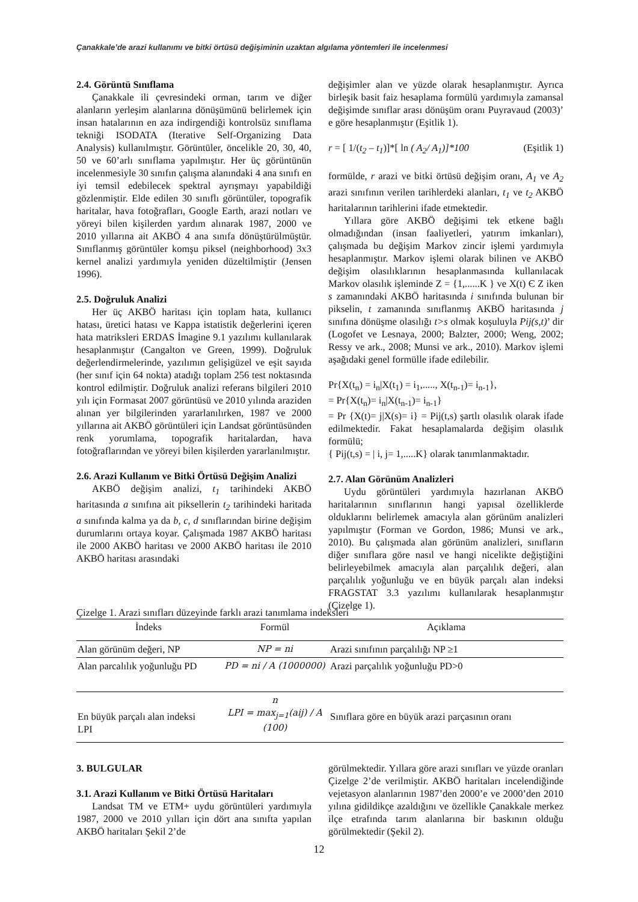Çanakkale’de arazi kullanımı ve bitki örtüsü değişiminin uzaktan algılama yöntemleri ile incelenmesi
2.4. Görüntü Sınıflama
Çanakkale ili çevresindeki orman, tarım ve diğer alanların yerleşim alanlarına dönüşümünü belirlemek için insan hatalarının en aza indirgendiği kontrolsüz sınıflama tekniği ISODATA (Iterative Self-Organizing Data Analysis) kullanılmıştır. Görüntüler, öncelikle 20, 30, 40, 50 ve 60’arlı sınıflama yapılmıştır. Her üç görüntünün incelenmesiyle 30 sınıfın çalışma alanındaki 4 ana sınıfı en iyi temsil edebilecek spektral ayrışmayı yapabildiği gözlenmiştir. Elde edilen 30 sınıflı görüntüler, topografik haritalar, hava fotoğrafları, Google Earth, arazi notları ve yöreyi bilen kişilerden yardım alınarak 1987, 2000 ve 2010 yıllarına ait AKBÖ 4 ana sınıfa dönüştürülmüştür. Sınıflanmış görüntüler komşu piksel (neighborhood) 3x3 kernel analizi yardımıyla yeniden düzeltilmiştir (Jensen 1996).
2.5. Doğruluk Analizi
Her üç AKBÖ haritası için toplam hata, kullanıcı hatası, üretici hatası ve Kappa istatistik değerlerini içeren hata matriksleri ERDAS İmagine 9.1 yazılımı kullanılarak hesaplanmıştır (Cangalton ve Green, 1999). Doğruluk değerlendirmelerinde, yazılımın gelişigüzel ve eşit sayıda (her sınıf için 64 nokta) atadığı toplam 256 test noktasında kontrol edilmiştir. Doğruluk analizi referans bilgileri 2010 yılı için Formasat 2007 görüntüsü ve 2010 yılında araziden alınan yer bilgilerinden yararlanılırken, 1987 ve 2000 yıllarına ait AKBÖ görüntüleri için Landsat görüntüsünden renk yorumlama, topografik haritalardan, hava fotoğraflarından ve yöreyi bilen kişilerden yararlanılmıştır.
2.6. Arazi Kullanım ve Bitki Örtüsü Değişim Analizi
AKBÖ değişim analizi, t<sub>1</sub> tarihindeki AKBÖ haritasında a sınıfına ait piksellerin t<sub>2</sub> tarihindeki haritada a sınıfında kalma ya da b, c, d sınıflarından birine değişim durumlarını ortaya koyar. Çalışmada 1987 AKBÖ haritası ile 2000 AKBÖ haritası ve 2000 AKBÖ haritası ile 2010 AKBÖ haritası arasındaki
değişimler alan ve yüzde olarak hesaplanmıştır. Ayrıca birleşik basit faiz hesaplama formülü yardımıyla zamansal değişimde sınıflar arası dönüşüm oranı Puyravaud (2003)’ e göre hesaplanmıştır (Eşitlik 1).
r = [ 1/(t<sub>2</sub> – t<sub>1</sub>)]*[ ln ( A<sub>2</sub>/ A<sub>1</sub>)]*100 (Eşitlik 1)
formülde, r arazi ve bitki örtüsü değişim oranı, A<sub>1</sub> ve A<sub>2</sub> arazi sınıfının verilen tarihlerdeki alanları, t<sub>1</sub> ve t<sub>2</sub> AKBÖ haritalarının tarihlerini ifade etmektedir.
Yıllara göre AKBÖ değişimi tek etkene bağlı olmadığından (insan faaliyetleri, yatırım imkanları), çalışmada bu değişim Markov zincir işlemi yardımıyla hesaplanmıştır. Markov işlemi olarak bilinen ve AKBÖ değişim olasılıklarının hesaplanmasında kullanılacak Markov olasılık işleminde Z = {1,......K } ve X(t) Є Z iken s zamanındaki AKBÖ haritasında i sınıfında bulunan bir pikselin, t zamanında sınıflanmış AKBÖ haritasında j sınıfına dönüşme olasılığı t>s olmak koşuluyla Pij(s,t)’ dir (Logofet ve Lesnaya, 2000; Balzter, 2000; Weng, 2002; Ressy ve ark., 2008; Munsi ve ark., 2010). Markov işlemi aşağıdaki genel formülle ifade edilebilir.
Pr{X(t<sub>n</sub>) = i<sub>n</sub>|X(t<sub>1</sub>) = i<sub>1</sub>,....., X(t<sub>n-1</sub>)= i<sub>n-1</sub>},
= Pr{X(t<sub>n</sub>)= i<sub>n</sub>|X(t<sub>n-1</sub>)= i<sub>n-1</sub>}
= Pr {X(t)= j|X(s)= i} = Pij(t,s) şartlı olasılık olarak ifade edilmektedir. Fakat hesaplamalarda değişim olasılık formülü;
{ Pij(t,s) = | i, j= 1,.....K} olarak tanımlanmaktadır.
2.7. Alan Görünüm Analizleri
Uydu görüntüleri yardımıyla hazırlanan AKBÖ haritalarının sınıflarının hangi yapısal özelliklerde olduklarını belirlemek amacıyla alan görünüm analizleri yapılmıştır (Forman ve Gordon, 1986; Munsi ve ark., 2010). Bu çalışmada alan görünüm analizleri, sınıfların diğer sınıflara göre nasıl ve hangi nicelikte değiştiğini belirleyebilmek amacıyla alan parçalılık değeri, alan parçalılık yoğunluğu ve en büyük parçalı alan indeksi FRAGSTAT 3.3 yazılımı kullanılarak hesaplanmıştır (Çizelge 1).
Çizelge 1. Arazi sınıfları düzeyinde farklı arazi tanımlama indeksleri
| İndeks | Formül | Açıklama |
| --- | --- | --- |
| Alan görünüm değeri, NP | NP = ni | Arazi sınıfının parçalılığı NP ≥1 |
| Alan parcalılık yoğunluğu PD | PD = ni / A (1000000) | Arazi parçalılık yoğunluğu PD>0 |
| En büyük parçalı alan indeksi LPI | n LPI = max<sub>j=1</sub>(aij) / A (100) | Sınıflara göre en büyük arazi parçasının oranı |
3. BULGULAR
3.1. Arazi Kullanım ve Bitki Örtüsü Haritaları
Landsat TM ve ETM+ uydu görüntüleri yardımıyla 1987, 2000 ve 2010 yılları için dört ana sınıfta yapılan AKBÖ haritaları Şekil 2’de
görülmektedir. Yıllara göre arazi sınıfları ve yüzde oranları Çizelge 2’de verilmiştir. AKBÖ haritaları incelendiğinde vejetasyon alanlarının 1987’den 2000’e ve 2000’den 2010 yılına gidildikçe azaldığını ve özellikle Çanakkale merkez ilçe etrafında tarım alanlarına bir baskının olduğu görülmektedir (Şekil 2).
12